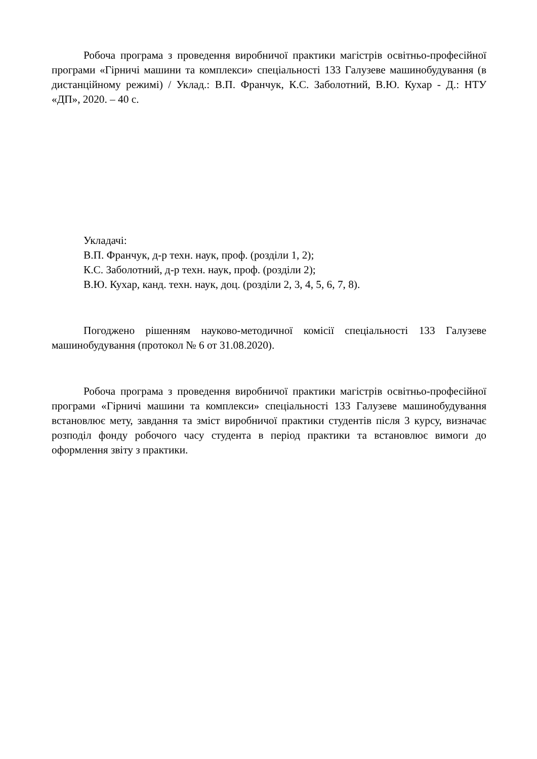Робоча програма з проведення виробничої практики магістрів освітньо-професійної програми «Гірничі машини та комплекси» спеціальності 133 Галузеве машинобудування (в дистанційному режимі) / Уклад.: В.П. Франчук, К.С. Заболотний, В.Ю. Кухар - Д.: НТУ «ДП», 2020. – 40 с.
Укладачі:
В.П. Франчук, д-р техн. наук, проф. (розділи 1, 2);
К.С. Заболотний, д-р техн. наук, проф. (розділи 2);
В.Ю. Кухар, канд. техн. наук, доц. (розділи 2, 3, 4, 5, 6, 7, 8).
Погоджено рішенням науково-методичної комісії спеціальності 133 Галузеве машинобудування (протокол № 6 от 31.08.2020).
Робоча програма з проведення виробничої практики магістрів освітньо-професійної програми «Гірничі машини та комплекси» спеціальності 133 Галузеве машинобудування встановлює мету, завдання та зміст виробничої практики студентів після 3 курсу, визначає розподіл фонду робочого часу студента в період практики та встановлює вимоги до оформлення звіту з практики.